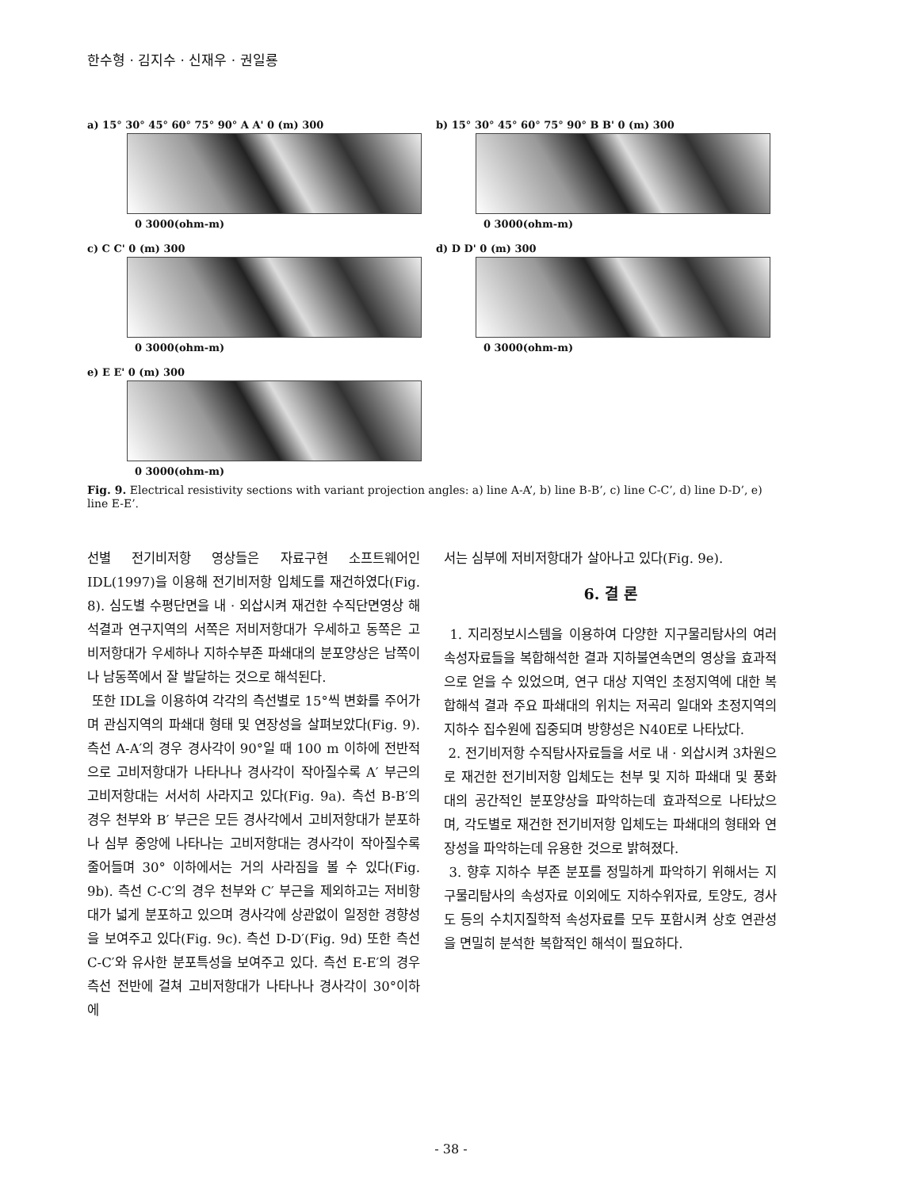한수형 · 김지수 · 신재우 · 권일룡
a) 15° 30° 45° 60° 75° 90° A A' 0 (m) 300
0 3000(ohm-m)
b) 15° 30° 45° 60° 75° 90° B B' 0 (m) 300
0 3000(ohm-m)
c) C C' 0 (m) 300
0 3000(ohm-m)
d) D D' 0 (m) 300
0 3000(ohm-m)
e) E E' 0 (m) 300
0 3000(ohm-m)
Fig. 9. Electrical resistivity sections with variant projection angles: a) line A-A’, b) line B-B’, c) line C-C’, d) line D-D’, e) line E-E’.
선별 전기비저항 영상들은 자료구현 소프트웨어인 IDL(1997)을 이용해 전기비저항 입체도를 재건하였다(Fig. 8). 심도별 수평단면을 내 · 외삽시켜 재건한 수직단면영상 해석결과 연구지역의 서쪽은 저비저항대가 우세하고 동쪽은 고비저항대가 우세하나 지하수부존 파쇄대의 분포양상은 남쪽이나 남동쪽에서 잘 발달하는 것으로 해석된다.
또한 IDL을 이용하여 각각의 측선별로 15°씩 변화를 주어가며 관심지역의 파쇄대 형태 및 연장성을 살펴보았다(Fig. 9). 측선 A-A′의 경우 경사각이 90°일 때 100 m 이하에 전반적으로 고비저항대가 나타나나 경사각이 작아질수록 A′ 부근의 고비저항대는 서서히 사라지고 있다(Fig. 9a). 측선 B-B′의 경우 천부와 B′ 부근은 모든 경사각에서 고비저항대가 분포하나 심부 중앙에 나타나는 고비저항대는 경사각이 작아질수록 줄어들며 30° 이하에서는 거의 사라짐을 볼 수 있다(Fig. 9b). 측선 C-C′의 경우 천부와 C′ 부근을 제외하고는 저비항대가 넓게 분포하고 있으며 경사각에 상관없이 일정한 경향성을 보여주고 있다(Fig. 9c). 측선 D-D′(Fig. 9d) 또한 측선 C-C′와 유사한 분포특성을 보여주고 있다. 측선 E-E′의 경우 측선 전반에 걸쳐 고비저항대가 나타나나 경사각이 30°이하에
서는 심부에 저비저항대가 살아나고 있다(Fig. 9e).
6. 결 론
1. 지리정보시스템을 이용하여 다양한 지구물리탐사의 여러 속성자료들을 복합해석한 결과 지하불연속면의 영상을 효과적으로 얻을 수 있었으며, 연구 대상 지역인 초정지역에 대한 복합해석 결과 주요 파쇄대의 위치는 저곡리 일대와 초정지역의 지하수 집수원에 집중되며 방향성은 N40E로 나타났다.
2. 전기비저항 수직탐사자료들을 서로 내 · 외삽시켜 3차원으로 재건한 전기비저항 입체도는 천부 및 지하 파쇄대 및 풍화대의 공간적인 분포양상을 파악하는데 효과적으로 나타났으며, 각도별로 재건한 전기비저항 입체도는 파쇄대의 형태와 연장성을 파악하는데 유용한 것으로 밝혀졌다.
3. 향후 지하수 부존 분포를 정밀하게 파악하기 위해서는 지구물리탐사의 속성자료 이외에도 지하수위자료, 토양도, 경사도 등의 수치지질학적 속성자료를 모두 포함시켜 상호 연관성을 면밀히 분석한 복합적인 해석이 필요하다.
- 38 -